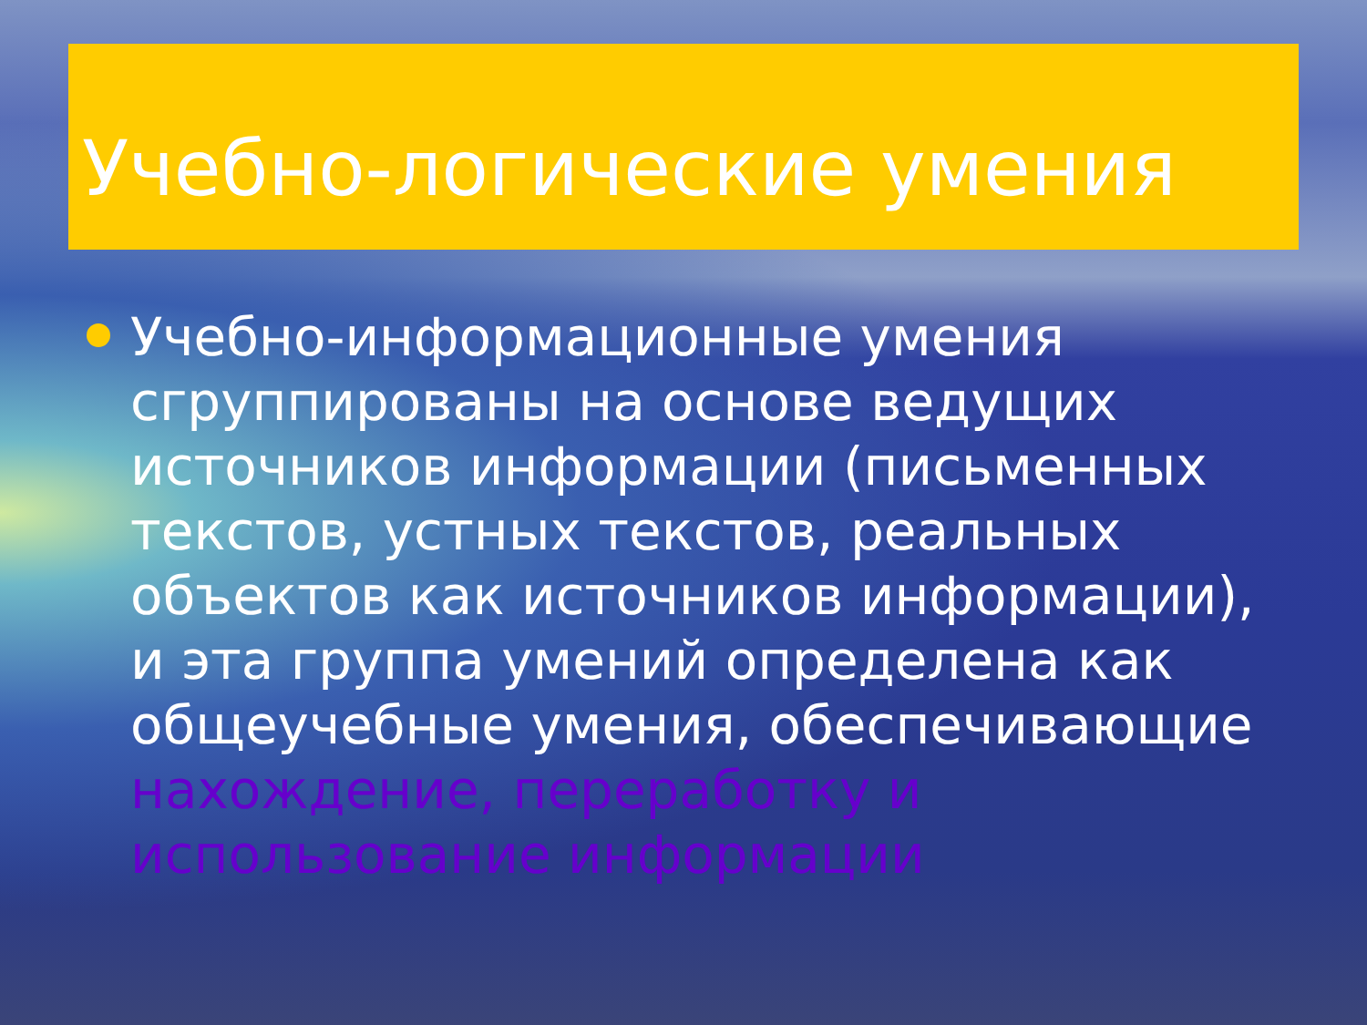Учебно-логические умения
Учебно-информационные умения сгруппированы на основе ведущих источников информации (письменных текстов, устных текстов, реальных объектов как источников информации), и эта группа умений определена как общеучебные умения, обеспечивающие нахождение, переработку и использование информации